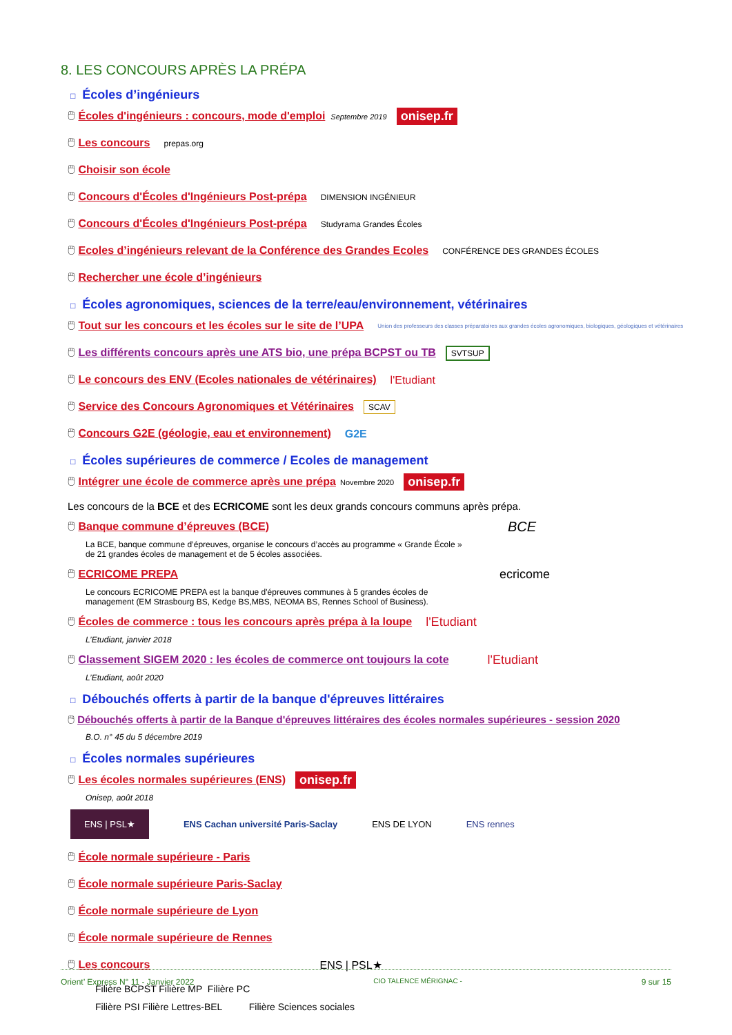8. LES CONCOURS APRÈS LA PRÉPA
□ Écoles d’ingénieurs
🖱 Écoles d'ingénieurs : concours, mode d'emploi Septembre 2019 onisep.fr
🖱 Les concours prepas.org
🖱 Choisir son école
🖱 Concours d'Écoles d'Ingénieurs Post-prépa DIMENSION INGÉNIEUR
🖱 Concours d'Écoles d'Ingénieurs Post-prépa Studyrama Grandes Écoles
🖱 Ecoles d’ingénieurs relevant de la Conférence des Grandes Ecoles CONFÉRENCE DES GRANDES ÉCOLES
🖱 Rechercher une école d’ingénieurs
□ Écoles agronomiques, sciences de la terre/eau/environnement, vétérinaires
🖱 Tout sur les concours et les écoles sur le site de l’UPA Union des professeurs des classes préparatoires aux grandes écoles agronomiques, biologiques, géologiques et vétérinaires
🖱 Les différents concours après une ATS bio, une prépa BCPST ou TB SVTSUP
🖱 Le concours des ENV (Ecoles nationales de vétérinaires) l'Etudiant
🖱 Service des Concours Agronomiques et Vétérinaires SCAV
🖱 Concours G2E (géologie, eau et environnement) G2E
□ Écoles supérieures de commerce / Ecoles de management
🖱 Intégrer une école de commerce après une prépa Novembre 2020 onisep.fr
Les concours de la BCE et des ECRICOME sont les deux grands concours communs après prépa.
🖱 Banque commune d’épreuves (BCE) BCE
La BCE, banque commune d’épreuves, organise le concours d’accès au programme « Grande École »
de 21 grandes écoles de management et de 5 écoles associées.
🖱 ECRICOME PREPA ecricome
Le concours ECRICOME PREPA est la banque d'épreuves communes à 5 grandes écoles de
management (EM Strasbourg BS, Kedge BS,MBS, NEOMA BS, Rennes School of Business).
🖱 Écoles de commerce : tous les concours après prépa à la loupe l'Etudiant
L’Etudiant, janvier 2018
🖱 Classement SIGEM 2020 : les écoles de commerce ont toujours la cote l'Etudiant
L’Etudiant, août 2020
□ Débouchés offerts à partir de la banque d'épreuves littéraires
🖱 Débouchés offerts à partir de la Banque d'épreuves littéraires des écoles normales supérieures - session 2020
B.O. n° 45 du 5 décembre 2019
□ Écoles normales supérieures
🖱 Les écoles normales supérieures (ENS) onisep.fr
Onisep, août 2018
ENS | PSL★ ENS Cachan université Paris-Saclay ENS DE LYON ENS rennes
🖱 École normale supérieure - Paris
🖱 École normale supérieure Paris-Saclay
🖱 École normale supérieure de Lyon
🖱 École normale supérieure de Rennes
🖱 Les concours ENS | PSL★
Filière BCPST Filière MP Filière PC
Filière PSI Filière Lettres-BEL Filière Sciences sociales
Orient’ Express N° 11 - Janvier 2022 CIO TALENCE MÉRIGNAC - 9 sur 15